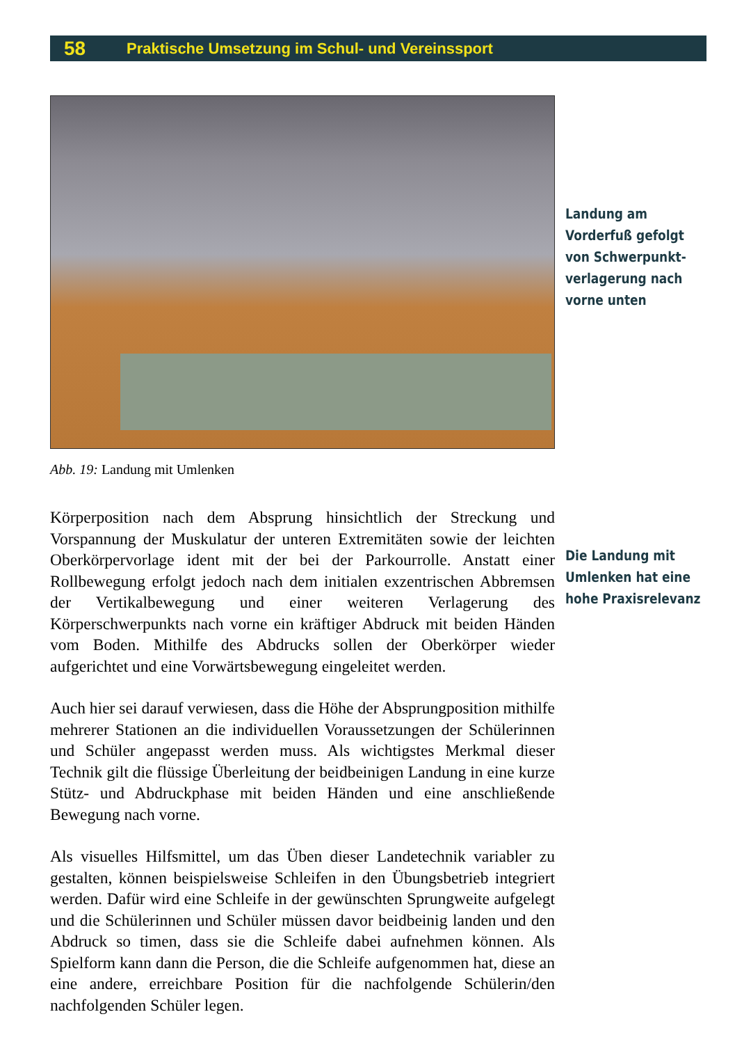58 Praktische Umsetzung im Schul- und Vereinssport
Abb. 19: Landung mit Umlenken
Körperposition nach dem Absprung hinsichtlich der Streckung und Vorspannung der Muskulatur der unteren Extremitäten sowie der leichten Oberkörpervorlage ident mit der bei der Parkourrolle. Anstatt einer Rollbewegung erfolgt jedoch nach dem initialen exzentrischen Abbremsen der Vertikalbewegung und einer weiteren Verlagerung des Körperschwerpunkts nach vorne ein kräftiger Abdruck mit beiden Händen vom Boden. Mithilfe des Abdrucks sollen der Oberkörper wieder aufgerichtet und eine Vorwärtsbewegung eingeleitet werden.
Auch hier sei darauf verwiesen, dass die Höhe der Absprungposition mithilfe mehrerer Stationen an die individuellen Voraussetzungen der Schülerinnen und Schüler angepasst werden muss. Als wichtigstes Merkmal dieser Technik gilt die flüssige Überleitung der beidbeinigen Landung in eine kurze Stütz- und Abdruckphase mit beiden Händen und eine anschließende Bewegung nach vorne.
Als visuelles Hilfsmittel, um das Üben dieser Landetechnik variabler zu gestalten, können beispielsweise Schleifen in den Übungsbetrieb integriert werden. Dafür wird eine Schleife in der gewünschten Sprungweite aufgelegt und die Schülerinnen und Schüler müssen davor beidbeinig landen und den Abdruck so timen, dass sie die Schleife dabei aufnehmen können. Als Spielform kann dann die Person, die die Schleife aufgenommen hat, diese an eine andere, erreichbare Position für die nachfolgende Schülerin/den nachfolgenden Schüler legen.
Landung am
Vorderfuß gefolgt
von Schwerpunkt-
verlagerung nach
vorne unten
Die Landung mit
Umlenken hat eine
hohe Praxisrelevanz